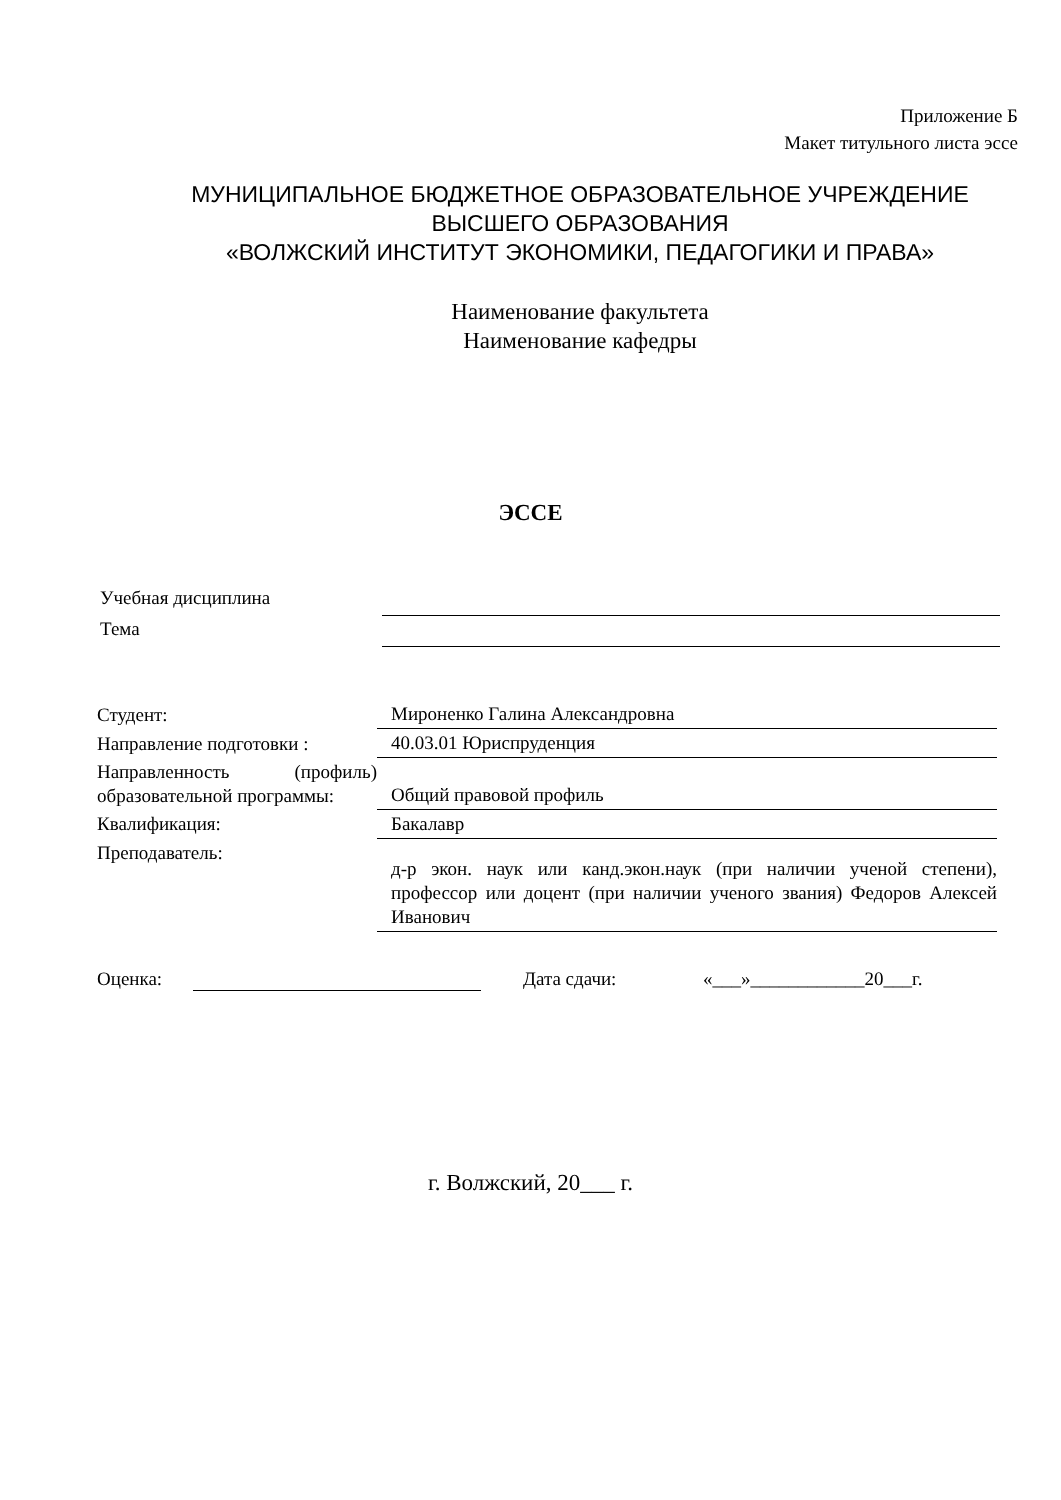Приложение Б
Макет титульного листа эссе
МУНИЦИПАЛЬНОЕ БЮДЖЕТНОЕ ОБРАЗОВАТЕЛЬНОЕ УЧРЕЖДЕНИЕ
ВЫСШЕГО ОБРАЗОВАНИЯ
«ВОЛЖСКИЙ ИНСТИТУТ ЭКОНОМИКИ, ПЕДАГОГИКИ И ПРАВА»
Наименование факультета
Наименование кафедры
ЭССЕ
| Учебная дисциплина | |
| Тема | |
| Студент: | Мироненко Галина Александровна |
| Направление подготовки : | 40.03.01 Юриспруденция |
| Направленность (профиль) образовательной программы: | Общий правовой профиль |
| Квалификация: | Бакалавр |
| Преподаватель: | д-р экон. наук или канд.экон.наук (при наличии ученой степени), профессор или доцент (при наличии ученого звания) Федоров Алексей Иванович |
Оценка: Дата сдачи: «___»____________20___г.
г. Волжский, 20___ г.